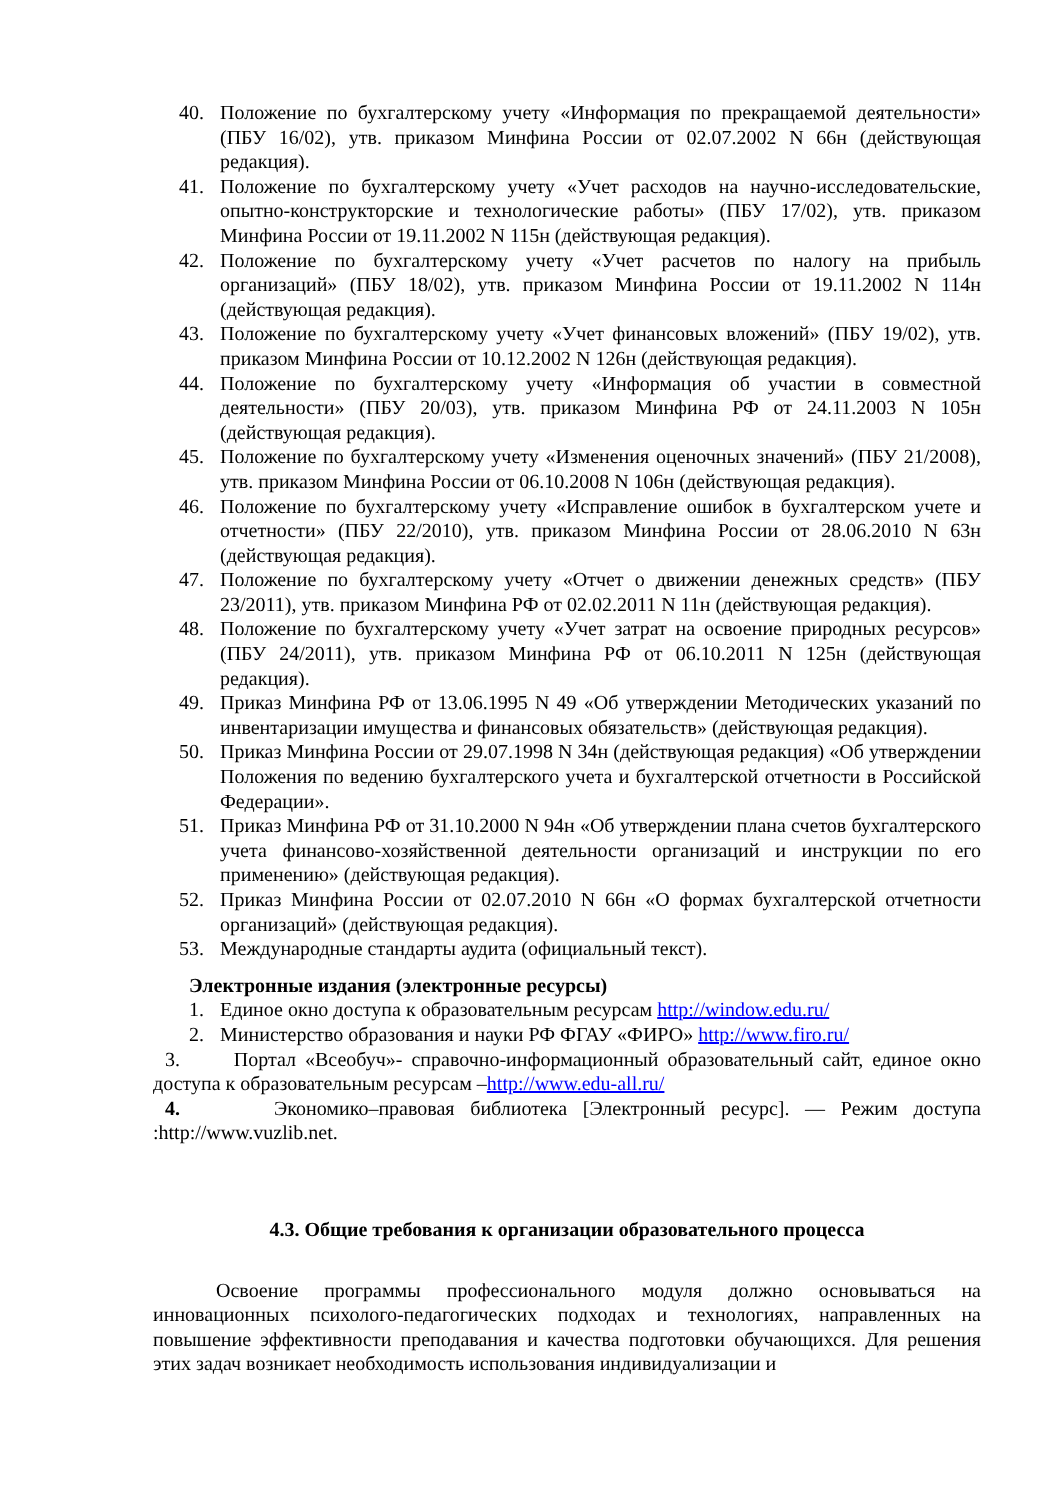40. Положение по бухгалтерскому учету «Информация по прекращаемой деятельности» (ПБУ 16/02), утв. приказом Минфина России от 02.07.2002 N 66н (действующая редакция).
41. Положение по бухгалтерскому учету «Учет расходов на научно-исследовательские, опытно-конструкторские и технологические работы» (ПБУ 17/02), утв. приказом Минфина России от 19.11.2002 N 115н (действующая редакция).
42. Положение по бухгалтерскому учету «Учет расчетов по налогу на прибыль организаций» (ПБУ 18/02), утв. приказом Минфина России от 19.11.2002 N 114н (действующая редакция).
43. Положение по бухгалтерскому учету «Учет финансовых вложений» (ПБУ 19/02), утв. приказом Минфина России от 10.12.2002 N 126н (действующая редакция).
44. Положение по бухгалтерскому учету «Информация об участии в совместной деятельности» (ПБУ 20/03), утв. приказом Минфина РФ от 24.11.2003 N 105н (действующая редакция).
45. Положение по бухгалтерскому учету «Изменения оценочных значений» (ПБУ 21/2008), утв. приказом Минфина России от 06.10.2008 N 106н (действующая редакция).
46. Положение по бухгалтерскому учету «Исправление ошибок в бухгалтерском учете и отчетности» (ПБУ 22/2010), утв. приказом Минфина России от 28.06.2010 N 63н (действующая редакция).
47. Положение по бухгалтерскому учету «Отчет о движении денежных средств» (ПБУ 23/2011), утв. приказом Минфина РФ от 02.02.2011 N 11н (действующая редакция).
48. Положение по бухгалтерскому учету «Учет затрат на освоение природных ресурсов» (ПБУ 24/2011), утв. приказом Минфина РФ от 06.10.2011 N 125н (действующая редакция).
49. Приказ Минфина РФ от 13.06.1995 N 49 «Об утверждении Методических указаний по инвентаризации имущества и финансовых обязательств» (действующая редакция).
50. Приказ Минфина России от 29.07.1998 N 34н (действующая редакция) «Об утверждении Положения по ведению бухгалтерского учета и бухгалтерской отчетности в Российской Федерации».
51. Приказ Минфина РФ от 31.10.2000 N 94н «Об утверждении плана счетов бухгалтерского учета финансово-хозяйственной деятельности организаций и инструкции по его применению» (действующая редакция).
52. Приказ Минфина России от 02.07.2010 N 66н «О формах бухгалтерской отчетности организаций» (действующая редакция).
53. Международные стандарты аудита (официальный текст).
Электронные издания (электронные ресурсы)
1. Единое окно доступа к образовательным ресурсам http://window.edu.ru/
2. Министерство образования и науки РФ ФГАУ «ФИРО» http://www.firo.ru/
3. Портал «Всеобуч»- справочно-информационный образовательный сайт, единое окно доступа к образовательным ресурсам –http://www.edu-all.ru/
4. Экономико–правовая библиотека [Электронный ресурс]. — Режим доступа :http://www.vuzlib.net.
4.3. Общие требования к организации образовательного процесса
Освоение программы профессионального модуля должно основываться на инновационных психолого-педагогических подходах и технологиях, направленных на повышение эффективности преподавания и качества подготовки обучающихся. Для решения этих задач возникает необходимость использования индивидуализации и